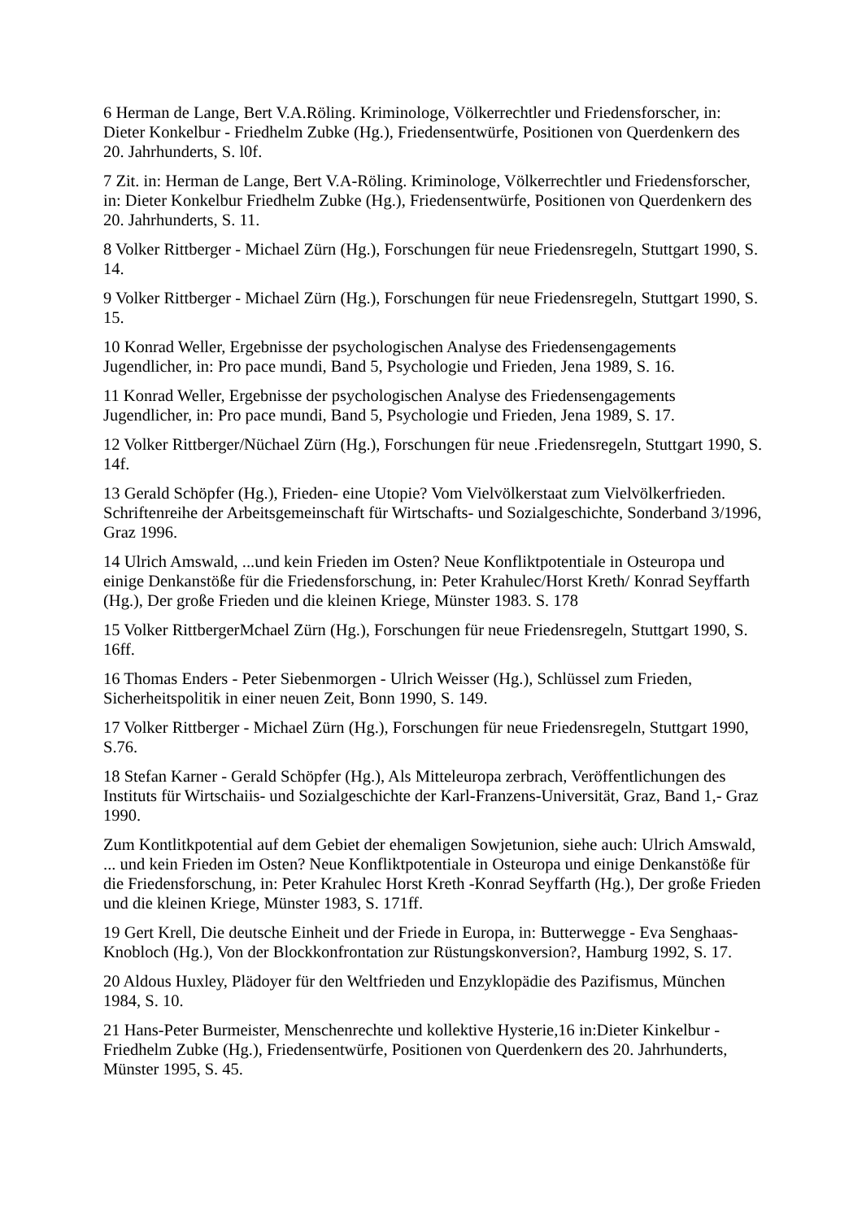6 Herman de Lange, Bert V.A.Röling. Kriminologe, Völkerrechtler und Friedensforscher, in: Dieter Konkelbur - Friedhelm Zubke (Hg.), Friedensentwürfe, Positionen von Querdenkern des 20. Jahrhunderts, S. l0f.
7 Zit. in: Herman de Lange, Bert V.A-Röling. Kriminologe, Völkerrechtler und Friedensforscher, in: Dieter Konkelbur Friedhelm Zubke (Hg.), Friedensentwürfe, Positionen von Querdenkern des 20. Jahrhunderts, S. 11.
8 Volker Rittberger - Michael Zürn (Hg.), Forschungen für neue Friedensregeln, Stuttgart 1990, S. 14.
9 Volker Rittberger - Michael Zürn (Hg.), Forschungen für neue Friedensregeln, Stuttgart 1990, S. 15.
10 Konrad Weller, Ergebnisse der psychologischen Analyse des Friedensengagements Jugendlicher, in: Pro pace mundi, Band 5, Psychologie und Frieden, Jena 1989, S. 16.
11 Konrad Weller, Ergebnisse der psychologischen Analyse des Friedensengagements Jugendlicher, in: Pro pace mundi, Band 5, Psychologie und Frieden, Jena 1989, S. 17.
12 Volker Rittberger/Nüchael Zürn (Hg.), Forschungen für neue .Friedensregeln, Stuttgart 1990, S. 14f.
13 Gerald Schöpfer (Hg.), Frieden- eine Utopie? Vom Vielvölkerstaat zum Vielvölkerfrieden. Schriftenreihe der Arbeitsgemeinschaft für Wirtschafts- und Sozialgeschichte, Sonderband 3/1996, Graz 1996.
14 Ulrich Amswald, ...und kein Frieden im Osten? Neue Konfliktpotentiale in Osteuropa und einige Denkanstöße für die Friedensforschung, in: Peter Krahulec/Horst Kreth/ Konrad Seyffarth (Hg.), Der große Frieden und die kleinen Kriege, Münster 1983. S. 178
15 Volker RittbergerMchael Zürn (Hg.), Forschungen für neue Friedensregeln, Stuttgart 1990, S. 16ff.
16 Thomas Enders - Peter Siebenmorgen - Ulrich Weisser (Hg.), Schlüssel zum Frieden, Sicherheitspolitik in einer neuen Zeit, Bonn 1990, S. 149.
17 Volker Rittberger - Michael Zürn (Hg.), Forschungen für neue Friedensregeln, Stuttgart 1990, S.76.
18 Stefan Karner - Gerald Schöpfer (Hg.), Als Mitteleuropa zerbrach, Veröffentlichungen des Instituts für Wirtschaiis- und Sozialgeschichte der Karl-Franzens-Universität, Graz, Band 1,- Graz 1990.
Zum Kontlitkpotential auf dem Gebiet der ehemaligen Sowjetunion, siehe auch: Ulrich Amswald, ... und kein Frieden im Osten? Neue Konfliktpotentiale in Osteuropa und einige Denkanstöße für die Friedensforschung, in: Peter Krahulec Horst Kreth -Konrad Seyffarth (Hg.), Der große Frieden und die kleinen Kriege, Münster 1983, S. 171ff.
19 Gert Krell, Die deutsche Einheit und der Friede in Europa, in: Butterwegge - Eva Senghaas-Knobloch (Hg.), Von der Blockkonfrontation zur Rüstungskonversion?, Hamburg 1992, S. 17.
20 Aldous Huxley, Plädoyer für den Weltfrieden und Enzyklopädie des Pazifismus, München 1984, S. 10.
21 Hans-Peter Burmeister, Menschenrechte und kollektive Hysterie,16 in:Dieter Kinkelbur - Friedhelm Zubke (Hg.), Friedensentwürfe, Positionen von Querdenkern des 20. Jahrhunderts, Münster 1995, S. 45.